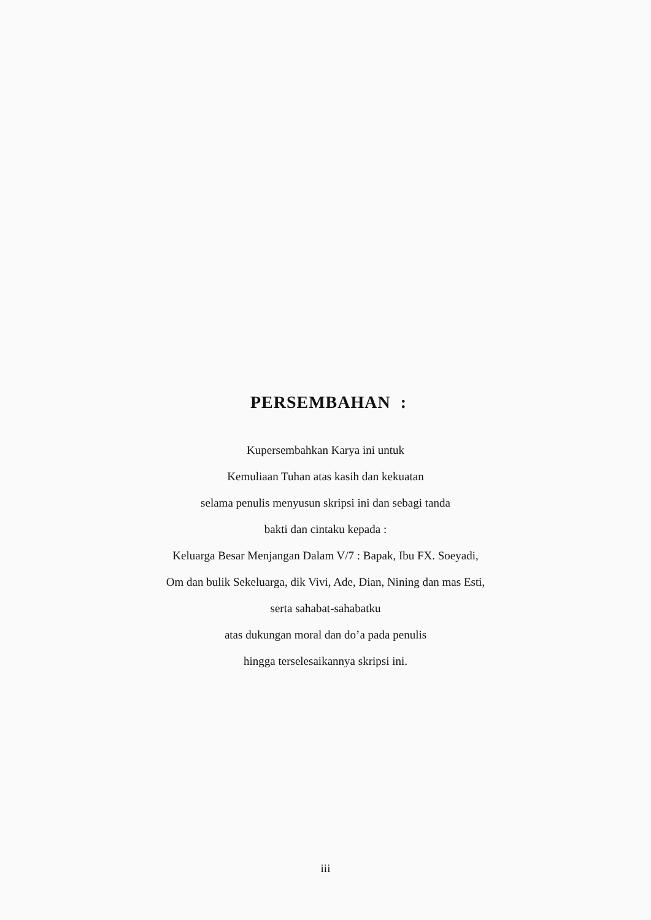PERSEMBAHAN :
Kupersembahkan Karya ini untuk
Kemuliaan Tuhan atas kasih dan kekuatan
selama penulis menyusun skripsi ini dan sebagi tanda
bakti dan cintaku kepada :
Keluarga Besar Menjangan Dalam V/7 : Bapak, Ibu FX. Soeyadi,
Om dan bulik Sekeluarga, dik Vivi, Ade, Dian, Nining dan mas Esti,
serta sahabat-sahabatku
atas dukungan moral dan do’a pada penulis
hingga terselesaikannya skripsi ini.
iii